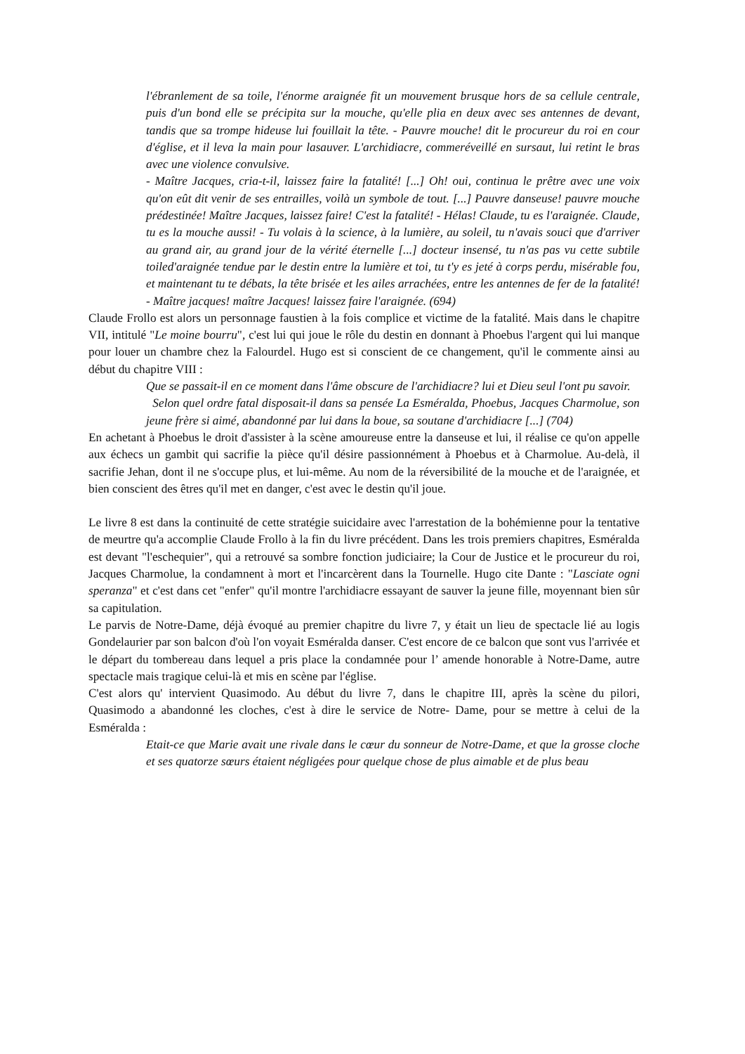l'ébranlement de sa toile, l'énorme araignée fit un mouvement brusque hors de sa cellule centrale, puis d'un bond elle se précipita sur la mouche, qu'elle plia en deux avec ses antennes de devant, tandis que sa trompe hideuse lui fouillait la tête. - Pauvre mouche! dit le procureur du roi en cour d'église, et il leva la main pour lasauver. L'archidiacre, commeréveillé en sursaut, lui retint le bras avec une violence convulsive.
- Maître Jacques, cria-t-il, laissez faire la fatalité! [...] Oh! oui, continua le prêtre avec une voix qu'on eût dit venir de ses entrailles, voilà un symbole de tout. [...] Pauvre danseuse! pauvre mouche prédestinée! Maître Jacques, laissez faire! C'est la fatalité! - Hélas! Claude, tu es l'araignée. Claude, tu es la mouche aussi! - Tu volais à la science, à la lumière, au soleil, tu n'avais souci que d'arriver au grand air, au grand jour de la vérité éternelle [...] docteur insensé, tu n'as pas vu cette subtile toiled'araignée tendue par le destin entre la lumière et toi, tu t'y es jeté à corps perdu, misérable fou, et maintenant tu te débats, la tête brisée et les ailes arrachées, entre les antennes de fer de la fatalité! - Maître jacques! maître Jacques! laissez faire l'araignée. (694)
Claude Frollo est alors un personnage faustien à la fois complice et victime de la fatalité. Mais dans le chapitre VII, intitulé "Le moine bourru", c'est lui qui joue le rôle du destin en donnant à Phoebus l'argent qui lui manque pour louer un chambre chez la Falourdel. Hugo est si conscient de ce changement, qu'il le commente ainsi au début du chapitre VIII :
Que se passait-il en ce moment dans l'âme obscure de l'archidiacre? lui et Dieu seul l'ont pu savoir.
Selon quel ordre fatal disposait-il dans sa pensée La Esméralda, Phoebus, Jacques Charmolue, son jeune frère si aimé, abandonné par lui dans la boue, sa soutane d'archidiacre [...] (704)
En achetant à Phoebus le droit d'assister à la scène amoureuse entre la danseuse et lui, il réalise ce qu'on appelle aux échecs un gambit qui sacrifie la pièce qu'il désire passionnément à Phoebus et à Charmolue. Au-delà, il sacrifie Jehan, dont il ne s'occupe plus, et lui-même. Au nom de la réversibilité de la mouche et de l'araignée, et bien conscient des êtres qu'il met en danger, c'est avec le destin qu'il joue.
Le livre 8 est dans la continuité de cette stratégie suicidaire avec l'arrestation de la bohémienne pour la tentative de meurtre qu'a accomplie Claude Frollo à la fin du livre précédent. Dans les trois premiers chapitres, Esméralda est devant "l'eschequier", qui a retrouvé sa sombre fonction judiciaire; la Cour de Justice et le procureur du roi, Jacques Charmolue, la condamnent à mort et l'incarcèrent dans la Tournelle. Hugo cite Dante : "Lasciate ogni speranza" et c'est dans cet "enfer" qu'il montre l'archidiacre essayant de sauver la jeune fille, moyennant bien sûr sa capitulation.
Le parvis de Notre-Dame, déjà évoqué au premier chapitre du livre 7, y était un lieu de spectacle lié au logis Gondelaurier par son balcon d'où l'on voyait Esméralda danser. C'est encore de ce balcon que sont vus l'arrivée et le départ du tombereau dans lequel a pris place la condamnée pour l’ amende honorable à Notre-Dame, autre spectacle mais tragique celui-là et mis en scène par l'église.
C'est alors qu' intervient Quasimodo. Au début du livre 7, dans le chapitre III, après la scène du pilori, Quasimodo a abandonné les cloches, c'est à dire le service de Notre- Dame, pour se mettre à celui de la Esméralda :
Etait-ce que Marie avait une rivale dans le cœur du sonneur de Notre-Dame, et que la grosse cloche et ses quatorze sœurs étaient négligées pour quelque chose de plus aimable et de plus beau